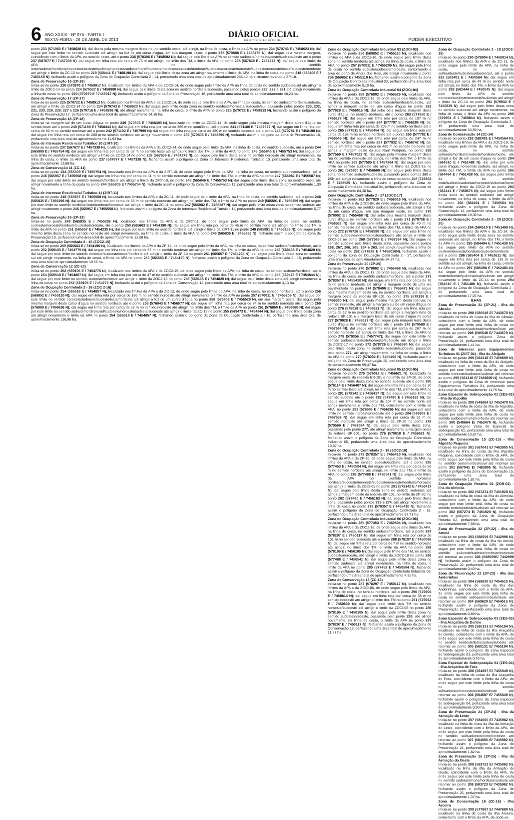6
ANO XXXIX - Nº 075 - PARTE I
SEXTA-FEIRA - 26 DE ABRIL DE 2013
DIÁRIO OFICIAL
DO ESTADO DO RIO DE JANEIRO
PODER EXECUTIVO
ponto 233 (571080 E / 7458628 N); daí desce pela mesma margem deste rio, no sentido oeste, até atingir, na linha de costa, o limite da APA no ponto 234 (570743 E / 7458623 N); daí segue por este limite no sentido sudoeste até atingir, na foz de um curso d'água, em sua margem oeste, o ponto 235 (570688 E / 7458475 N); daí segue pela mesma margem, coincidente com o limite da APA, no sentido oeste, até o ponto 236 (570306 E / 7458502 N); daí segue pelo limite da APA no sentido sudoeste/noroeste/oeste/sudeste/oeste até o ponto 237 (567677 E / 7457338 N); daí segue em linha reta por cerca de 76 m até atingir, no limite dos TM, o limite da APA no ponto 238 (567639 E / 7457273 N); daí segue pelo limite da APA no sentido leste/sudeste/nordeste/noroeste/nordeste/sudeste/nordeste/sudeste/norte/noroeste/nordeste/noroeste/nordeste/sudoeste/nordeste/noroeste/sudoeste/nordeste/oeste/sudoeste/nordeste até atingir o limite da ZC-10 no ponto 219 (568441 E / 7460198 N); daí segue pelo limite desta zona até atingir novamente o limite da APA, na linha de costa, no ponto 218 (568406 E / 7460159 N), fechando assim o polígono da Zona de Ocupação Controlada 2 - 14, perfazendo uma área total de aproximadamente 255,49 há e circunscrevendo a ZP-18.
Zona de Preservação 16 (ZP-16)
Inicia-se no ponto 220 (570970 E / 7459917 N), localizado nos limites da APA e da ZOC2-14, de onde segue pelo limite da APA na linha de costa no sentido sudoeste/sul até atingir o limite da ZOC2-14 no ponto 224 (570527 E / 7458990 N); daí segue pelo limite desta zona no sentido nordeste/sudoeste, passando pelos pontos 223, 222 e 221 até atingir novamente a linha de costa no ponto 220 (570970 E / 7459917 N), fechando assim o polígono da Zona de Preservação 16, perfazendo uma área total de aproximadamente 48,23 ha.
Zona de Preservação 17 (ZP-17)
Inicia-se no ponto 225 (570722 E / 7458913 N), localizado nos limites da APA e da ZOC2-14, de onde segue pelo limite da APA, na linha de costa, no sentido sudeste/nordeste/sudeste, até atingir o limite da ZOC2-14 no ponto 234 (570743 E / 7458623 N); daí segue pelo limite desta zona no sentido nordeste/noroeste/sudoeste/sul, passando pelos pontos 233, 232, 231, 230, 229, 228, 227 e 226 (570716 E / 7458936 N), até atingir novamente, na linha de costa, o limite da APA no ponto 225 (570722 E / 7458913 N), fechando assim o polígono da Zona de Preservação 17, perfazendo uma área total de aproximadamente 14,16 ha.
Zona de Preservação 18 (ZP-18)
Inicia-se na margem sul de um curso d'água no ponto 239 (570806 E / 7458390 N), localizado no limite da ZOC2-14, de onde segue pela mesma margem deste curso d'água no sentido leste até o ponto 240 (571188 E / 7458344 N); daí segue em linha reta por cerca de 369 m no sentido sul até o ponto 241 (571180 E / 7457977 N); daí segue em linha reta por cerca de 80 m no sentido noroeste até o ponto 242 (571102 E / 7457990 N); dai segue em linha reta por cerca de 380 m no sentido noroeste até o ponto 243 (570781 E / 7458190 N); daí segue em linha reta por cerca de 200 m no sentido nordeste até atingir novamente o ponto 239 (570806 E / 7458390 N), fechando assim o polígono da Zona de Preservação 18, perfazendo uma área total de aproximadamente 11,93 ha.
Zona de Interesse Residencial Turístico 10 (ZIRT-10)
Inicia-se no ponto 237 (567677 E / 7457338 N), localizado nos limites da APA e da ZOC2-14, de onde segue pelo limite da APA, na linha de costa, no sentido sudoeste, até o ponto 244 (565809 E / 7455754 N); daí segue em linha reta por cerca de 37 m no sentido leste até atingir, no limite dos TM, o limite da APA no ponto 245 (565846 E / 7455753 N); daí segue por este limite no sentido nordeste até atingir o limite da ZOC2-14 no ponto 238 (567639 E / 7457273 N); daí segue pelo limite desta zona no sentido nordeste até atingir novamente, na linha de costa, o limite da APA no ponto 237 (567677 E / 7457338 N), fechando assim o polígono da Zona de Interesse Residencial Turístico 10, perfazendo uma área total de aproximadamente 13,68 ha.
Zona de Conservação 11 (ZC-11)
Inicia-se no ponto 244 (565809 E / 7455754 N), localizado nos limites da APA e da ZIRT-10, de onde segue pelo limite da APA, na linha de costa, no sentido sudoeste/sudeste, até o ponto 246 (565957 E / 7455558 N); daí segue em linha reta por cerca de 41 m no sentido nordeste até atingir, no limite dos TM, o limite da APA no ponto 247 (565982 E / 7455587 N); daí segue por este limite no sentido noroeste/nordeste até atingir o limite da ZIRT-10, no ponto 245 (565846 E / 7455753 N); daí segue pelo limite desta zona no sentido oeste até atingir novamente a linha de costa no ponto 244 (565809 E / 7455754 N), fechando assim o polígono da Zona de Conservação 11, perfazendo uma área total de aproximadamente 1,00 ha.
Zona de Interesse Residencial Turístico 11 (ZIRT-11)
Inicia-se no ponto 246 (565957 E / 7455558 N), localizado nos limites da APA e da ZC-11, de onde segue pelo limite da APA, na linha de costa, no sentido sudoeste, até o ponto 248 (565835 E / 7455296 N); daí segue em linha reta por cerca de 68 m no sentido nordeste até atingir, no limite dos TM, o limite da APA no ponto 249 (565891 E / 7455259 N); daí segue por este limite no sentido nordeste/leste/nordeste/noroeste até atingir o limite da ZC-11 no ponto 247 (565982 E / 7455587 N); daí segue pelo limite desta zona no sentido sudeste até atingir novamente o ponto 246 (565957 E / 7455558 N), fechando assim o polígono da Zona de Interesse Residencial Turístico 11, perfazendo uma área total de aproximadamente 6,77 ha.
Zona de Preservação 19 (ZP-19)
Inicia-se no ponto 248 (565835 E / 7455296 N), localizado nos limites da APA e da ZIRT-11, de onde segue pelo limite da APA, na linha de costa, no sentido sudoeste/noroeste/nordeste/sudeste/nordeste, até o ponto 250 (565663 E / 7454190 N); daí segue em linha reta por cerca de 45 m no sentido norte até atingir, no limite dos TM, o limite da APA no ponto 251 (565657 E / 7454235 N); daí segue por este limite no sentido nordeste até atingir o limite da ZIRT-11 no ponto 249 (565891 E / 7455259 N); daí segue pelo mesmo limite desta zona no sentido noroeste até atingir novamente, na linha de costa, o limite da APA no ponto 248 (565835 E / 7455296 N), fechando assim o polígono da Zona de Preservação 19, perfazendo uma área total de aproximadamente 12,68 ha.
Zona de Ocupação Controlada 2 - 15 (ZOC2-15)
Inicia-se no ponto 250 (565663 E / 7454190 N), localizado nos limites da APA e da ZP-19, de onde segue pelo limite da APA, na linha de costa, no sentido sudeste/leste/nordeste, até o ponto 252 (569105 E / 7454775 N); daí segue em linha reta por cerca de 57 m no sentido nordeste até atingir, no limite dos TM, o limite da APA no ponto 253 (569138 E / 7454820 N); daí segue por este limite no sentido noroeste/sudoeste/oeste/nordeste até atingir o limite da ZP-19 no ponto 251 (565657 E / 7454235 N); daí segue pelo limite desta zona no sentido sul até atingir novamente, na linha de costa, o limite da APA no ponto 250 (565663 E / 7454190 N), fechando assim o polígono da Zona de Ocupação Controlada 2 - 15, perfazendo uma área total de aproximadamente 49,55 ha.
Zona de Conservação 12 (ZC-12)
Inicia-se no ponto 252 (569105 E / 7454775 N), localizado nos limites da APA e da ZOC2-15, de onde segue pelo limite da APA, na linha de costa, no sentido sudeste/nordeste, até o ponto 254 (569518 E / 7454857 N); daí segue em linha reta por cerca de 47 m no sentido sudoeste até atingir, no limite dos TM, o limite da APA no ponto 255 (569473 E / 7454844 N); daí segue por este limite no sentido sudoeste/noroeste até atingir o limite da ZOC2-15 no ponto 253 (569138 E / 7454820 N); daí segue pelo limite desta zona até atingir novamente a linha de costa no ponto 252 (569105 E / 7454775 N), fechando assim o polígono da Zona de Conservação 12, perfazendo uma área total de aproximadamente 3,13 ha.
Zona de Ocupação Controlada 2 - 16 (ZOC 2-16)
Inicia-se no ponto 254 (569518 E / 7454857 N), localizado nos limites da APA e da ZC-12, de onde segue pelo limite da APA, na linha de costa, no sentido nordeste, até o ponto 256 (569852 E / 7455110 N); daí segue em linha reta por cerca de 186 m no sentido nordeste até atingir novamente o limite da APA no ponto 257 (570011 E / 7455209 N); daí segue por este limite no sentido noroeste/sudoeste/sudeste/leste/nordeste até atingir a foz de um curso d'água no ponto 258 (576802 E / 7456529 N), em sua margem oeste; daí segue pela mesma margem deste curso d'água no sentido nordeste até o ponto 259 (576843 E / 7456577 N); daí segue em linha reta por cerca de 74 m no sentido nordeste até o ponto 260 (576889 E / 7456636 N); daí segue em linha reta por cerca de 37 m no sentido noroeste até atingir, no limite dos TM, o limite da APA no ponto 261 (576860 E / 7456660 N); daí segue por este limite no sentido sudeste/nordeste/sul/sudoeste/noroeste/sudeste/sudoeste até atingir o limite da ZC-12 no ponto 255 (569473 E / 7454844 N); daí segue pelo limite desta zona até atingir novamente o limite da APA no ponto 254 (569518 E / 7454857 N), fechando assim o polígono da Zona de Ocupação Controlada 2 - 16, perfazendo uma área total de aproximadamente 136,96 ha.
Zona de Ocupação Controlada Industrial 03 (ZOCI-03)
Inicia-se no ponto 256 (569852 E / 7455110 N), localizado nos limites da APA e da ZOC2-16, de onde segue pelo limite desta zona no sentido nordeste até atingir, na linha de costa, o limite da APA no ponto 257 (570011 E / 7455209 N), daí segue pela linha de costa no sentido sudeste/sudoeste/noroeste, contornando a área do porto de Angra dos Reis, até atingir novamente o ponto 256 (569852 E / 7455110 N), fechando assim o polígono da Zona de Ocupação Controlada Industrial 03, perfazendo uma área total de aproximadamente 9,10 ha.
Zona de Ocupação Controlada Industrial 04 (ZOCI-04)
Inicia-se no ponto 258 (576802 E / 7456529 N), localizado nos limites da APA e da ZOC2-16, de onde segue pelo limite da APA, na linha de costa, no sentido sudeste/nordeste/sudeste, até atingir a margem oeste de um curso d'água no ponto 262 (577829 E / 7456016 N); daí sobe pela mesma margem deste curso d'água, no sentido nordeste, até o ponto 263 (577950 E / 7456178 N); daí segue em linha reta por cerca de 197 m no sentido noroeste até o ponto 264 (577787 E / 7456289 N); daí segue em linha reta por cerca de 206 m no sentido nordeste até o ponto 265 (577911 E / 7456454 N); daí segue em linha reta por cerca de 158 m no sentido nordeste até o ponto 266 (577782 E / 7456546 N); daí segue em linha reta por cerca de 247 m no sentido nordeste até o ponto 267 (577932 E / 7456742 N); daí segue em linha reta por cerca de 460 m no sentido noroeste até atingir a margem oeste da rua Raul Pompéia, no ponto 268 (577569 E / 7457021 N); daí segue pela mesma margem desta rua no sentido noroeste até atingir, no limite dos TM, o limite da APA no ponto 269 (577585 E / 7457364 N); daí segue por este limite no sentido sudoeste até atingir o limite da ZOC2-16 no ponto 261 (576860 E / 7456660 N); daí segue pelo limite desta zona no sentido sudeste/sudoeste, passando pelos pontos 260 e 259, até atingir novamente a linha de costa no ponto 258 (576802 E / 7456529 N), fechando assim o polígono da Zona de Ocupação Controlada Industrial 04, perfazendo uma área total de aproximadamente 84,38 ha.
Zona Ocupação Controlada 2 - 17 (ZOC2-17)
Inicia-se no ponto 262 (577829 E / 7456016 N), localizado nos limites da APA e da ZOCI-04, de onde segue pelo limite da APA, na linha de costa, no sentido sudeste/sudoeste, até atingir a foz de um curso d'água, em sua margem oeste, no ponto 270 (578002 E / 7455468 N); daí sobe pela mesma margem deste curso d'água no sentido nordeste até o ponto 271 (578756 E / 7456563 N); daí segue em linha reta por cerca de 40 m no sentido noroeste até atingir, no limite dos TM, o limite da APA no ponto 272 (578726 E / 7456590 N); daí segue por este limite no sentido sudoeste/norte/noroeste/sudoeste até atingir o limite da ZOCI-03 no ponto 269 (577585 E / 7457364 N); daí segue no sentido sudeste pelo limite desta zona, passando pelos pontos 268, 267, 266, 265, 264 e 263, até atingir novamente a linha de costa no ponto 262 (577829 E / 7456016N), fechando assim o polígono da Zona de Ocupação Controlada 2 - 17, perfazendo uma área total de aproximadamente 94,74 ha.
Zona de Preservação 20 (ZP-20)
Inicia-se no ponto 270 (578002 E / 7455468 N), localizado nos limites da APA e da ZOC2-17, de onde segue pelo limite da APA, na linha de costa, no sentido sudeste/nordeste, até o ponto 273 (578357 E / 7455410 N); daí segue em linha reta por cerca de 76 m no sentido nordeste até atingir a margem oeste de uma via pavimentada no ponto 274 (578400 E / 7455473 N); daí segue pela mesma margem desta via, no sentido nordeste, até atingir a margem oeste da rodovia BR-101 no ponto 275 (579126 E / 7456360 N); daí segue pela mesma margem desta rodovia, no sentido noroeste, até atingir a margem sul de um curso d'água no ponto 276 (579018 E / 7456621 N); daí segue em linha reta por cerca de 12 m no sentido nordeste até atingir a margem leste da rodovia BR-101 e a margem leste de um curso d'água no ponto 277 (579028 E / 7456627 N); daí segue pela margem leste deste curso d'água no sentido nordeste até o ponto 278 (579569 E / 7457584 N); daí segue em linha reta por cerca de 267 m no sentido noroeste até atingir, no limite dos TM, o limite da APA no ponto 279 (579356 E / 7457747); daí segue por este limite no sentido sudoeste/sudeste/noroeste/sudoeste até atingir o limite da ZOC2-17 no ponto 272 (578726 E / 7456590 N); daí segue pelo limite desta zona no sentido sudeste/sudoeste, passando pelo ponto 271, até atingir novamente, na linha de costa, o limite da APA no ponto 270 (578002 E / 7455468 N), fechando assim o polígono da Zona de Preservação 20, perfazendo uma área total de aproximadamente 59,47 ha.
Zona de Ocupação Controlada Industrial 05 (ZOCI-05)
Inicia-se no ponto 276 (579018 E / 7456621 N), localizado na margem oeste da rodovia BR-101 e no limite da ZP-20, de onde segue pelo limite desta zona no sentido sudeste até o ponto 280 (579114 E / 7456407 N); daí segue em linha reta por cerca de 30 m no sentido leste até atingir, no limite dos TM, o limite da APA no ponto 281 (579142 E / 7456417 N); daí segue por este limite no sentido sudeste até o ponto 282 (579490 E / 7456163 N); daí segue em linha reta por cerca de 104 m no sentido norte até atingir novamente o limite dos TM, coincidente com o limite da APA, no ponto 283 (579505 E / 7456266 N); daí segue por este limite no sentido noroeste/nordeste até o ponto 284 (579609 E / 7457552 N); daí segue em linha reta por cerca de 51 m no sentido noroeste até atingir o limite da ZP-20 no ponto 278 (579569 E / 7457584 N); daí segue pelo limite desta zona, passando pelo ponto 277, até atingir novamente a margem oeste da rodovia BR-101, no ponto 276 (579018 E / 7456621 N), fechando assim o polígono da Zona de Ocupação Controlada Industrial 05, perfazendo uma área total de aproximadamente 10,97 ha.
Zona de Ocupação Controlada 2 - 18 (ZOC2-18)
Inicia-se no ponto 273 (578357 E / 7455410 N), localizado nos limites da APA e da ZP-20, de onde segue pelo limite da APA, na linha de costa, no sentido sudeste/sudeste, até o ponto 285 (577453 E / 7450504 N), daí segue em linha reta por cerca de 50 m no sentido nordeste até atingir, no limite dos TM, o limite da APA no ponto 286 (577488 E / 7450541 N); daí segue pelo limite da APA no sentido noroeste/ nordeste/sudoeste/noroeste/sudoeste/noroeste/nordeste/noroeste até atingir o limite da ZOCI-05 no ponto 281 (579142 E / 7456417 N); daí segue pelo limite desta zona no sentido sudoeste até atingir a margem oeste da rodovia BR-101, no limite da ZP-30, no ponto 282 (579490 E / 7456163 N); daí segue pelo limite desta zona, passando pelos pontos 275 e 274, até atingir novamente a linha de costa no ponto 273 (578357 E / 7455410 N), fechando assim o polígono da Zona de Ocupação Controlada 2 - 18, perfazendo uma área total de aproximadamente 87,71 ha.
Zona de Ocupação Controlada Industrial 06 (ZOCI-06)
Inicia-se no ponto 285 (577453 E / 7450504 N), localizado nos limites da APA e da ZOC2-18, de onde segue pelo limite da APA, na linha de costa, no sentido sudeste/nordeste, até o ponto 287 (578297 E / 7450117 N); daí segue em linha reta por cerca de 101 m no sentido sudoeste até o ponto 288 (578197 E / 7450098 N); daí segue em 'linha reta por cerca de 7 m no sentido noroeste até atingir, no limite dos TM, o limite da APA no ponto 289 (578195 E / 7450105 N); daí segue pelo limite dos TM, no sentido sudoeste/noroeste, até atingir o limite da ZOC2-18 no ponto 286 (577488 E / 7450541 N); daí segue pelo limite desta zona no sentido sudoeste até atingir novamente, na linha de costa, o limite da APA no ponto 285 (577453 E / 7450504 N), fechando assim o polígono da Zona de Ocupação Controlada Industrial 06, perfazendo uma área total de aproximadamente 4,92 ha.
Zona de Conservação 13 (ZC-13)
Inicia-se no ponto 287 (578297 E / 7450117 N), localizado nos limites da APA e da ZOCI-06, de onde segue pelo limite da APA, na linha de costa, no sentido nordeste, até o ponto 290 (579904 E / 7450814 N); daí segue em linha reta por cerca de 38 m no sentido nordeste até atingir o limite dos TM no ponto 291 (579932 E / 7450839 N); daí segue pelo limite dos TM no sentido noroeste/sudoeste até atingir o limite da ZOCI-06 no ponto 289 (578195 E / 7450105 N); daí segue pelo limite desta zona no sentido sudeste/nordeste, passando pelo ponto 288, até atingir novamente, na linha de costa, o limite da APA no ponto 287 (578297 E / 7450117 N), fechando assim o polígono da Zona de Conservação 13, perfazendo uma área total de aproximadamente 11,37 ha.
Zona de Ocupação Controlada 2 - 19 (ZOC2-19)
Inicia-se no ponto 290 (579904 E / 7450814 N), localizado nos limites da APA e da ZC-13, de onde segue pelo limite da APA, na linha de costa, no sentido sul/nordeste/sudeste/sudoeste/sul, até o ponto 292 (582401 E / 7450564 N); daí segue em linha reta por cerca de 49 m no sentido norte até atingir, no limite dos TM, o limite da APA no ponto 293 (582444 E / 7450575 N); daí segue pelo limite da APA no sentido noroeste/nordeste/noroeste/sudoeste até atingir o limite da ZC-13 no ponto 291 (579932 E / 7450839 N); daí segue pelo limite desta zona no sentido sudoeste até atingir novamente, na linha de costa, o limite da APA no ponto 290 (579904 E / 7450814 N), fechando assim o polígono da Zona de Ocupação Controlada 2 - 19, perfazendo uma área total de aproximadamente 33,59 ha.
Zona de Conservação 14 (ZC-14)
Inicia-se no ponto 292 (582401 E / 7450564 N), localizado nos limites da APA e da ZOC2-19, de onde segue pelo limite da APA, na linha de costa, no sentido sul/oeste/nordeste/sudeste/nordeste/oeste, até atingir a foz de um curso d'água no ponto 294 (584510 E / 7451488 N); daí sobe por este curso d'água, no sentido sudeste, até atingir, no limite dos TM, o limite da APA no ponto 295 (584494 E / 7451438 N); daí segue pelo limite da APA no sentido leste/sudeste/sudoeste/noroeste/sudoeste/norte até atingir o limite da ZOC2-19 no ponto 293 (582444 E / 7450575 N); daí segue pelo limite desta zona no sentido sudoeste até atingir novamente, na linha de costa, o limite da APA no ponto 292 (582401 E / 7450564 N), fechando assim o polígono da Zona de Conservação 14, perfazendo uma área total de aproximadamente 19,36 ha.
Zona de Ocupação Controlada 2 - 20 (ZOC2-20)
Inicia-se no ponto 294 (584510 E / 7451488 N), localizado nos limites da APA e da ZC-14, de onde segue pelo limite desta zona no sentido sudoeste até atingir, no limite dos TM, o limite da APA no ponto 295 (584494 E / 7451438 N); daí segue pelo limite da APA no sentido oeste/norte/oeste/nordeste/sudeste/nordeste até o ponto 296 (585404 E / 7452611 N); daí segue em linha reta por cerca de 135 m no sentido sul até atingir, na linha de costa, o limite da APA no ponto 297 (585398 E / 7452483 N); daí segue pelo limite da APA no sentido leste/noroeste/sudoeste/sul/sudeste até atingir novamente o limite da ZC-14 no ponto 294 (584510 E / 7451488 N), fechando assim o polígono da Zona de Ocupação Controlada 2 - 20, perfazendo uma área total de aproximadamente 17,07 ha.
ILHAS
Zona de Preservação 21 (ZP-21) - Ilha do Abraão
Inicia-se no ponto 298 (585548 E/ 7443570 N), localizado na linha de costa da ilha do Abraão, coincidente com o limite da APA, de onde segue por este limite pela linha de costa no sentido sudoeste/sudoeste/nordeste/leste até retornar ao ponto 298 (585548 E/ 7443570 N), fechando assim o polígono Zona de Preservação 21, perfazendo uma área total de aproximadamente 1,41 ha.
Zona de Interesse para Equipamentos Turísticos 01 (ZIET-01) - Ilha do Aleijado
Inicia-se no ponto 299 (564316 E/ 7459609 N), localizado na linha de costa da ilha do Aleijado, coincidente com o limite da APA, de onde segue por este limite pela linha de costa no sentido nordeste/sudoeste/sudeste até retornar ao ponto 299 (564316 E/ 7459609 N), fechando assim o polígono da Zona de Interesse para Equipamentos Turísticos 01, perfazendo uma área total de aproximadamente 11,75 ha.
Zona Especial de Sobreposição 02 (ZES-02) - Ilha do Algodão
Inicia-se no ponto 300 (549664 E/ 7452470 N), localizado na linha de costa da ilha do Algodão, coincidente com o limite da APA, de onde segue por este limite pela linha de costa no sentido sudoeste/norte/nordeste até retornar ao ponto 300 (549664 E/ 7452470 N), fechando assim o polígono Zona de Especial de Sobreposição 02, perfazendo uma área total de aproximadamente 10,57 ha.
Zona de Conservação 15 (ZC-15) - Ilha Algodão Pequena
Inicia-se no ponto 301 (567041 E/ 7463905 N), localizado na linha de costa da ilha Algodão Pequena, coincidente com o limite da APA, de onde segue por este limite pela linha de costa no sentido oeste/nordeste/sul até retornar ao ponto 301 (567041 E/ 7463905 N), fechando assim o polígono da Zona de Conservação 15, perfazendo uma área total de aproximadamente 1,81 ha.
Zona de Ocupação Restrita 02 (ZOR-02) - Ilha do Almeida
Inicia-se no ponto 302 (567274 E/ 7451920 N), localizado na linha de costa da ilha do Almeida, coincidente com o limite da APA, de onde segue por este limite pela linha de costa no sentido norte/nordeste/sudoeste até retornar ao ponto 302 (567274 E/ 7451920 N), fechando assim o polígono da Zona de Ocupação Restrita 02, perfazendo uma área total de aproximadamente 7,68 ha.
Zona de Preservação 22 (ZP-22) - Ilha do Amolá
Inicia-se no ponto 303 (588059 E/ 7442996 N), localizado na linha de costa da ilha do Amolá, coincidente com o limite da APA, de onde segue por este limite pela linha de costa no sentido sudoeste/sudeste/nordeste/noroeste até retornar ao ponto 303 (588059E/ 7442996 N), fechando assim o polígono da Zona de Preservação 22, perfazendo uma área total de aproximadamente 0,40 ha.
Zona de Preservação 23 (ZP-23) - Ilha das Andorinhas
Inicia-se no ponto 304 (569620 E/ 7454515 N), localizado na linha de costa da ilha das Andorinhas, coincidente com o limite da APA, de onde segue por este limite pela linha de costa no sentido sul/oeste/nordeste/leste até retornar ao ponto 304 (569620 E/ 7454515 N), fechando assim o polígono da Zona de Preservação 23, perfazendo uma área total de aproximadamente 0,89 ha.
Zona Especial de Sobreposição 03 (ZES-03) - Ilha Araçatiba de Dentro
Inicia-se no ponto 305 (565131 E/ 7455194 N), localizado na linha de costa da ilha Araçatiba de Dentro, coincidente com o limite da APA, de onde segue por este limite pela linha de costa no sentido nordeste/leste/sudoeste/oeste até retornar ao ponto 305 (565131 E/ 7455194 N), fechando assim o polígono da Zona Especial de Sobreposição 03, perfazendo uma área total de aproximadamente 0,76 ha.
Zona Especial de Sobreposição 04 (ZES-04) - Ilha Araçatiba de Fora
Inicia-se no ponto 306 (564697 E/ 7455049 N), localizado na linha de costa da ilha Araçatiba de Fora, coincidente com o limite da APA, de onde segue por este limite pela linha de costa no sentido sul/sudoeste/noroeste/norte/nordeste até retornar ao ponto 306 (564697 E/ 7455049 N), fechando assim o polígono da Zona Especial de Sobreposição 04, perfazendo uma área total de aproximadamente 0,90 ha.
Zona de Preservação 24 (ZP-24) - Ilha da Armação do Leste
Inicia-se no ponto 307 (584005 E/ 7435982 N), localizado na linha de costa da ilha da Armação do Leste, coincidente com o limite da APA, de onde segue por este limite pela linha de costa no sentido sul/sudoeste/norte/nordeste até retornar ao ponto 307 (584005 E/ 7435982 N), fechando assim o polígono da Zona de Preservação 24, perfazendo uma área total de aproximadamente 1,82 ha.
Zona de Preservação 25 (ZP-25) - Ilha da Armação do Oeste
Inicia-se no ponto 308 (583723 E/ 7435962 N), localizado na linha da ilha da Armação do Oeste, coincidente com o limite da APA, de onde segue por este limite pela linha de costa no sentido sudoeste/norte/nordeste/sudeste até retornar ao ponto 308 (583723 E/ 7435962 N), fechando assim o polígono da Zona de Preservação 25, perfazendo uma área total de aproximadamente 1,37 ha.
Zona de Conservação 16 (ZC-16) - Ilha Aroeira
Inicia-se no ponto 309 (577867 E/ 7447680 N), localizado na linha de costa da ilha Aroeira, coincidente com o limite da APA, de onde se-